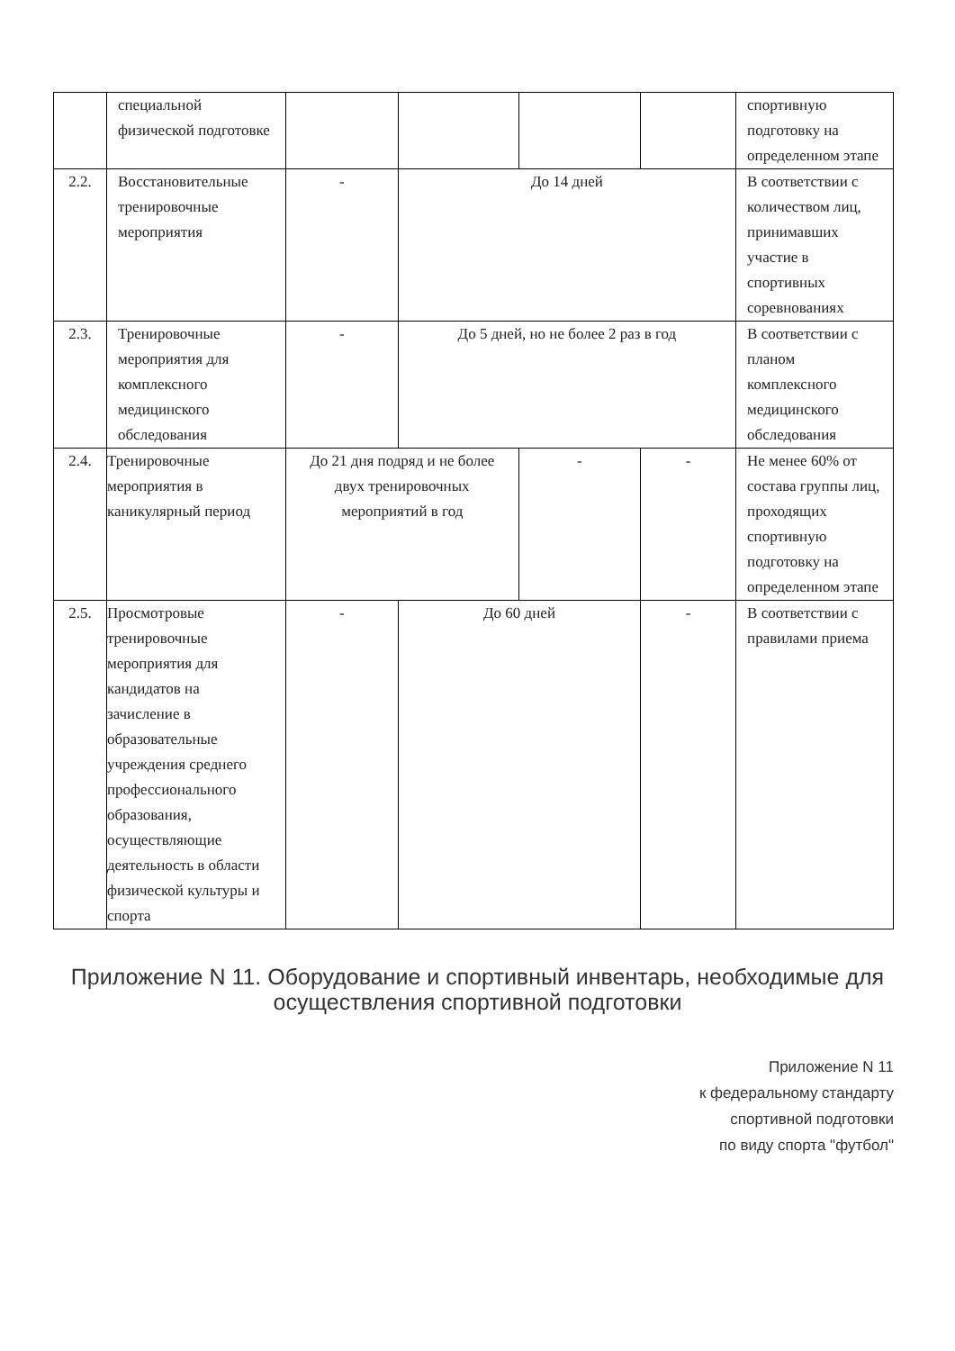| | специальной физической подготовке | | | | | спортивную подготовку на определенном этапе |
| 2.2. | Восстановительные тренировочные мероприятия | - | До 14 дней | | | В соответствии с количеством лиц, принимавших участие в спортивных соревнованиях |
| 2.3. | Тренировочные мероприятия для комплексного медицинского обследования | - | До 5 дней, но не более 2 раз в год | | | В соответствии с планом комплексного медицинского обследования |
| 2.4. | Тренировочные мероприятия в каникулярный период | До 21 дня подряд и не более двух тренировочных мероприятий в год | | - | - | Не менее 60% от состава группы лиц, проходящих спортивную подготовку на определенном этапе |
| 2.5. | Просмотровые тренировочные мероприятия для кандидатов на зачисление в образовательные учреждения среднего профессионального образования, осуществляющие деятельность в области физической культуры и спорта | - | До 60 дней | | - | В соответствии с правилами приема |
Приложение N 11. Оборудование и спортивный инвентарь, необходимые для осуществления спортивной подготовки
Приложение N 11
к федеральному стандарту
спортивной подготовки
по виду спорта "футбол"